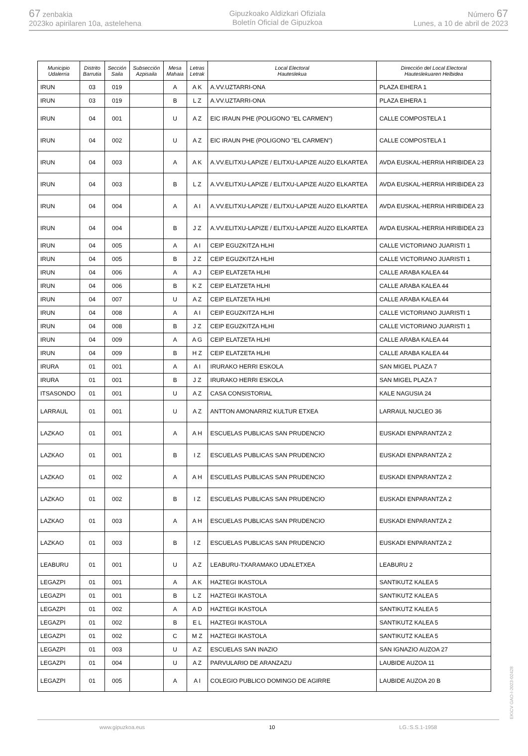67 zenbakia
2023ko apirilaren 10a, astelehena
Gipuzkoako Aldizkari Ofiziala
Boletín Oficial de Gipuzkoa
Número 67
Lunes, a 10 de abril de 2023
| Municipio Udalerria | Distrito Barrutia | Sección Saila | Subsección Azpisaila | Mesa Mahaia | Letras Letrak | Local Electoral Hauteslekua | Dirección del Local Electoral Hauteslekuaren Helbidea |
| --- | --- | --- | --- | --- | --- | --- | --- |
| IRUN | 03 | 019 | | A | A K | A.VV.UZTARRI-ONA | PLAZA EIHERA 1 |
| IRUN | 03 | 019 | | B | L Z | A.VV.UZTARRI-ONA | PLAZA EIHERA 1 |
| IRUN | 04 | 001 | | U | A Z | EIC IRAUN PHE (POLIGONO "EL CARMEN") | CALLE COMPOSTELA 1 |
| IRUN | 04 | 002 | | U | A Z | EIC IRAUN PHE (POLIGONO "EL CARMEN") | CALLE COMPOSTELA 1 |
| IRUN | 04 | 003 | | A | A K | A.VV.ELITXU-LAPIZE / ELITXU-LAPIZE AUZO ELKARTEA | AVDA EUSKAL-HERRIA HIRIBIDEA 23 |
| IRUN | 04 | 003 | | B | L Z | A.VV.ELITXU-LAPIZE / ELITXU-LAPIZE AUZO ELKARTEA | AVDA EUSKAL-HERRIA HIRIBIDEA 23 |
| IRUN | 04 | 004 | | A | A I | A.VV.ELITXU-LAPIZE / ELITXU-LAPIZE AUZO ELKARTEA | AVDA EUSKAL-HERRIA HIRIBIDEA 23 |
| IRUN | 04 | 004 | | B | J Z | A.VV.ELITXU-LAPIZE / ELITXU-LAPIZE AUZO ELKARTEA | AVDA EUSKAL-HERRIA HIRIBIDEA 23 |
| IRUN | 04 | 005 | | A | A I | CEIP EGUZKITZA HLHI | CALLE VICTORIANO JUARISTI 1 |
| IRUN | 04 | 005 | | B | J Z | CEIP EGUZKITZA HLHI | CALLE VICTORIANO JUARISTI 1 |
| IRUN | 04 | 006 | | A | A J | CEIP ELATZETA HLHI | CALLE ARABA KALEA 44 |
| IRUN | 04 | 006 | | B | K Z | CEIP ELATZETA HLHI | CALLE ARABA KALEA 44 |
| IRUN | 04 | 007 | | U | A Z | CEIP ELATZETA HLHI | CALLE ARABA KALEA 44 |
| IRUN | 04 | 008 | | A | A I | CEIP EGUZKITZA HLHI | CALLE VICTORIANO JUARISTI 1 |
| IRUN | 04 | 008 | | B | J Z | CEIP EGUZKITZA HLHI | CALLE VICTORIANO JUARISTI 1 |
| IRUN | 04 | 009 | | A | A G | CEIP ELATZETA HLHI | CALLE ARABA KALEA 44 |
| IRUN | 04 | 009 | | B | H Z | CEIP ELATZETA HLHI | CALLE ARABA KALEA 44 |
| IRURA | 01 | 001 | | A | A I | IRURAKO HERRI ESKOLA | SAN MIGEL PLAZA 7 |
| IRURA | 01 | 001 | | B | J Z | IRURAKO HERRI ESKOLA | SAN MIGEL PLAZA 7 |
| ITSASONDO | 01 | 001 | | U | A Z | CASA CONSISTORIAL | KALE NAGUSIA 24 |
| LARRAUL | 01 | 001 | | U | A Z | ANTTON AMONARRIZ KULTUR ETXEA | LARRAUL NUCLEO 36 |
| LAZKAO | 01 | 001 | | A | A H | ESCUELAS PUBLICAS SAN PRUDENCIO | EUSKADI ENPARANTZA 2 |
| LAZKAO | 01 | 001 | | B | I Z | ESCUELAS PUBLICAS SAN PRUDENCIO | EUSKADI ENPARANTZA 2 |
| LAZKAO | 01 | 002 | | A | A H | ESCUELAS PUBLICAS SAN PRUDENCIO | EUSKADI ENPARANTZA 2 |
| LAZKAO | 01 | 002 | | B | I Z | ESCUELAS PUBLICAS SAN PRUDENCIO | EUSKADI ENPARANTZA 2 |
| LAZKAO | 01 | 003 | | A | A H | ESCUELAS PUBLICAS SAN PRUDENCIO | EUSKADI ENPARANTZA 2 |
| LAZKAO | 01 | 003 | | B | I Z | ESCUELAS PUBLICAS SAN PRUDENCIO | EUSKADI ENPARANTZA 2 |
| LEABURU | 01 | 001 | | U | A Z | LEABURU-TXARAMAKO UDALETXEA | LEABURU 2 |
| LEGAZPI | 01 | 001 | | A | A K | HAZTEGI IKASTOLA | SANTIKUTZ KALEA 5 |
| LEGAZPI | 01 | 001 | | B | L Z | HAZTEGI IKASTOLA | SANTIKUTZ KALEA 5 |
| LEGAZPI | 01 | 002 | | A | A D | HAZTEGI IKASTOLA | SANTIKUTZ KALEA 5 |
| LEGAZPI | 01 | 002 | | B | E L | HAZTEGI IKASTOLA | SANTIKUTZ KALEA 5 |
| LEGAZPI | 01 | 002 | | C | M Z | HAZTEGI IKASTOLA | SANTIKUTZ KALEA 5 |
| LEGAZPI | 01 | 003 | | U | A Z | ESCUELAS SAN INAZIO | SAN IGNAZIO AUZOA 27 |
| LEGAZPI | 01 | 004 | | U | A Z | PARVULARIO DE ARANZAZU | LAUBIDE AUZOA 11 |
| LEGAZPI | 01 | 005 | | A | A I | COLEGIO PUBLICO DOMINGO DE AGIRRE | LAUBIDE AUZOA 20 B |
www.gipuzkoa.eus 10 LG.:S.S.1-1958
EK\CV GAO-I-2023-02428